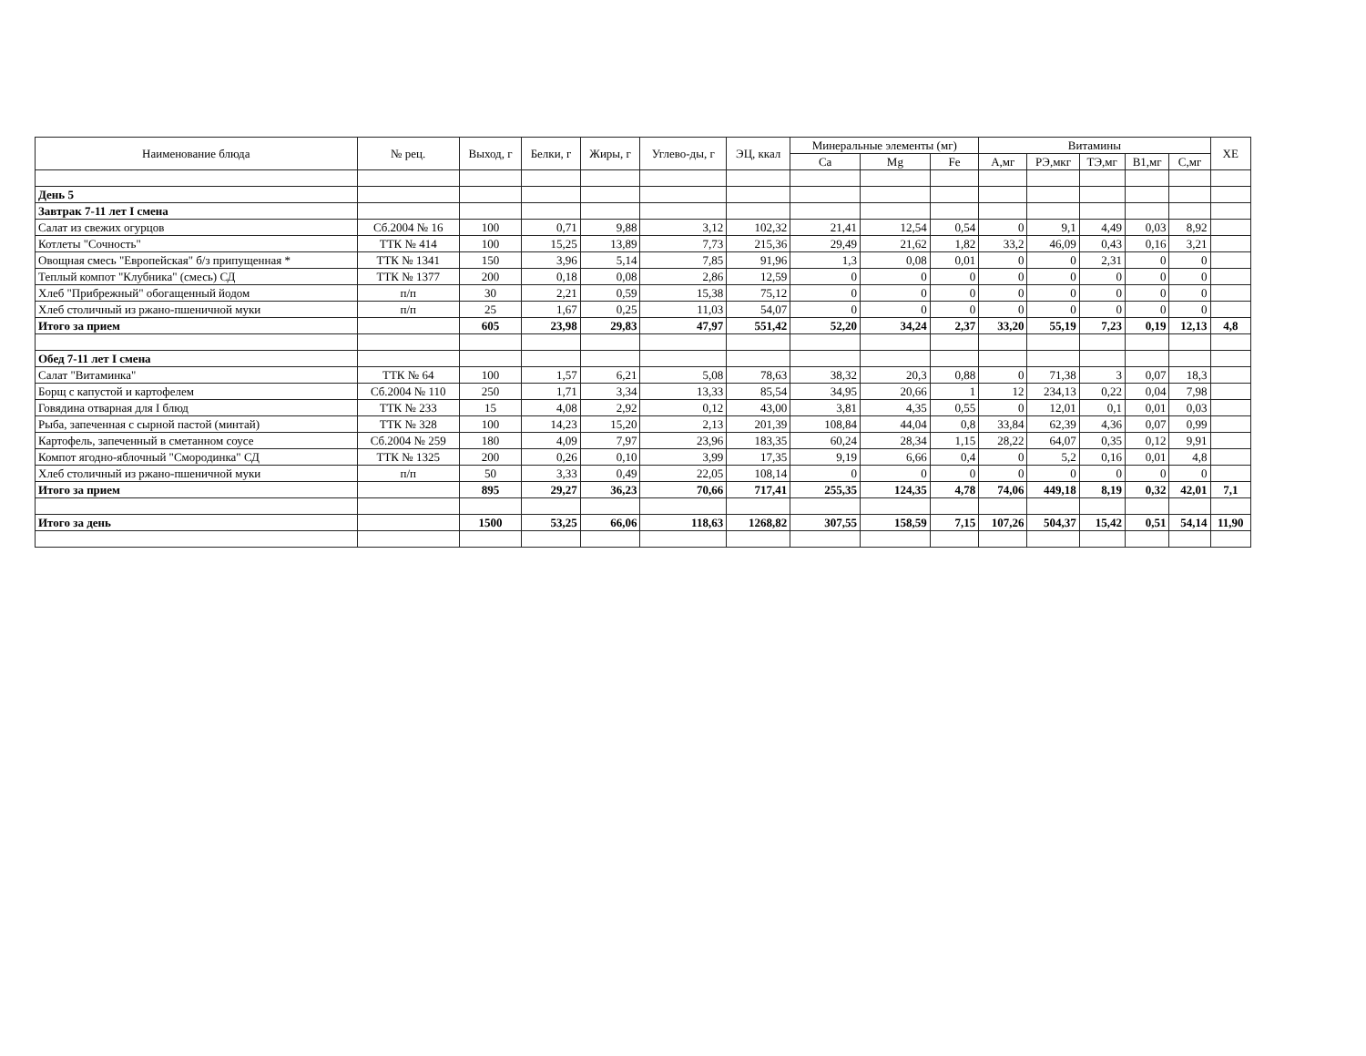| Наименование блюда | № рец. | Выход, г | Белки, г | Жиры, г | Углево-ды, г | ЭЦ, ккал | Минеральные элементы (мг) | | | Витамины | | | | | ХЕ |
| --- | --- | --- | --- | --- | --- | --- | --- | --- | --- | --- | --- | --- | --- | --- | --- |
| | | | | | | | Ca | Mg | Fe | А,мг | РЭ,мкг | ТЭ,мг | В1,мг | С,мг | |
| День 5 | | | | | | | | | | | | | | | |
| Завтрак 7-11 лет I смена | | | | | | | | | | | | | | | |
| Салат из свежих огурцов | Сб.2004 № 16 | 100 | 0,71 | 9,88 | 3,12 | 102,32 | 21,41 | 12,54 | 0,54 | 0 | 9,1 | 4,49 | 0,03 | 8,92 | |
| Котлеты "Сочность" | ТТК № 414 | 100 | 15,25 | 13,89 | 7,73 | 215,36 | 29,49 | 21,62 | 1,82 | 33,2 | 46,09 | 0,43 | 0,16 | 3,21 | |
| Овощная смесь "Европейская" б/з припущенная * | ТТК № 1341 | 150 | 3,96 | 5,14 | 7,85 | 91,96 | 1,3 | 0,08 | 0,01 | 0 | 0 | 2,31 | 0 | 0 | |
| Теплый компот "Клубника" (смесь) СД | ТТК № 1377 | 200 | 0,18 | 0,08 | 2,86 | 12,59 | 0 | 0 | 0 | 0 | 0 | 0 | 0 | 0 | |
| Хлеб "Прибрежный" обогащенный йодом | п/п | 30 | 2,21 | 0,59 | 15,38 | 75,12 | 0 | 0 | 0 | 0 | 0 | 0 | 0 | 0 | |
| Хлеб столичный из ржано-пшеничной муки | п/п | 25 | 1,67 | 0,25 | 11,03 | 54,07 | 0 | 0 | 0 | 0 | 0 | 0 | 0 | 0 | |
| Итого за прием | | 605 | 23,98 | 29,83 | 47,97 | 551,42 | 52,20 | 34,24 | 2,37 | 33,20 | 55,19 | 7,23 | 0,19 | 12,13 | 4,8 |
| Обед 7-11 лет I смена | | | | | | | | | | | | | | | |
| Салат "Витаминка" | ТТК № 64 | 100 | 1,57 | 6,21 | 5,08 | 78,63 | 38,32 | 20,3 | 0,88 | 0 | 71,38 | 3 | 0,07 | 18,3 | |
| Борщ с капустой и картофелем | Сб.2004 № 110 | 250 | 1,71 | 3,34 | 13,33 | 85,54 | 34,95 | 20,66 | 1 | 12 | 234,13 | 0,22 | 0,04 | 7,98 | |
| Говядина отварная для I блюд | ТТК № 233 | 15 | 4,08 | 2,92 | 0,12 | 43,00 | 3,81 | 4,35 | 0,55 | 0 | 12,01 | 0,1 | 0,01 | 0,03 | |
| Рыба, запеченная с сырной пастой (минтай) | ТТК № 328 | 100 | 14,23 | 15,20 | 2,13 | 201,39 | 108,84 | 44,04 | 0,8 | 33,84 | 62,39 | 4,36 | 0,07 | 0,99 | |
| Картофель, запеченный в сметанном соусе | Сб.2004 № 259 | 180 | 4,09 | 7,97 | 23,96 | 183,35 | 60,24 | 28,34 | 1,15 | 28,22 | 64,07 | 0,35 | 0,12 | 9,91 | |
| Компот ягодно-яблочный "Смородинка" СД | ТТК № 1325 | 200 | 0,26 | 0,10 | 3,99 | 17,35 | 9,19 | 6,66 | 0,4 | 0 | 5,2 | 0,16 | 0,01 | 4,8 | |
| Хлеб столичный из ржано-пшеничной муки | п/п | 50 | 3,33 | 0,49 | 22,05 | 108,14 | 0 | 0 | 0 | 0 | 0 | 0 | 0 | 0 | |
| Итого за прием | | 895 | 29,27 | 36,23 | 70,66 | 717,41 | 255,35 | 124,35 | 4,78 | 74,06 | 449,18 | 8,19 | 0,32 | 42,01 | 7,1 |
| Итого за день | | 1500 | 53,25 | 66,06 | 118,63 | 1268,82 | 307,55 | 158,59 | 7,15 | 107,26 | 504,37 | 15,42 | 0,51 | 54,14 | 11,90 |